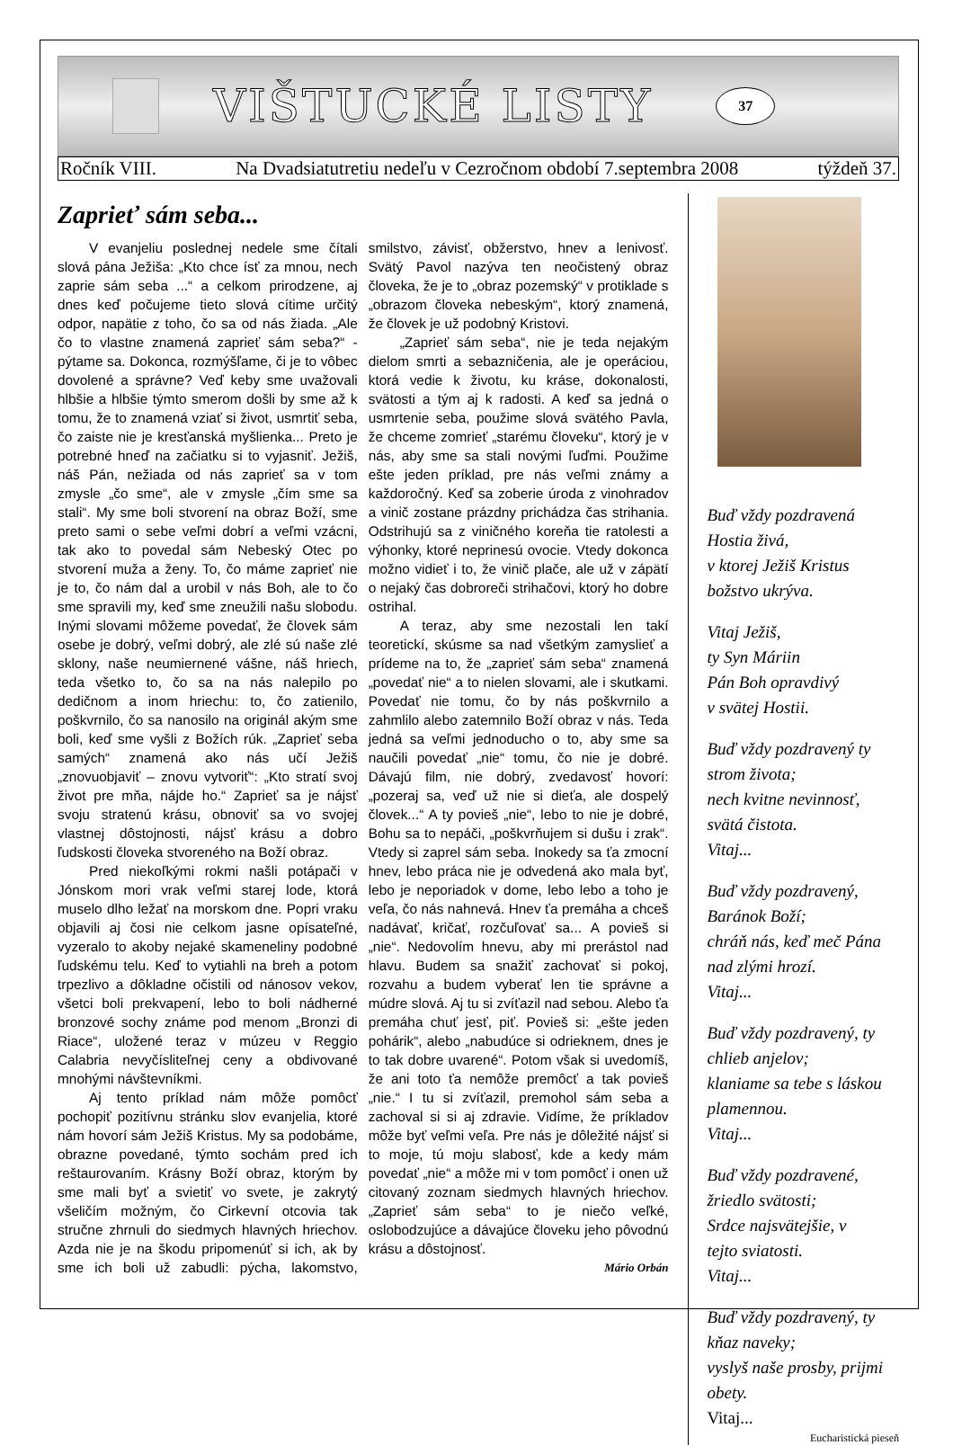VIŠTUCKÉ LISTY
37
Ročník VIII. Na Dvadsiatutretiu nedeľu v Cezročnom období 7.septembra 2008 týždeň 37.
Zaprieť sám seba...
V evanjeliu poslednej nedele sme čítali slová pána Ježiša: „Kto chce ísť za mnou, nech zaprie sám seba ...“ a celkom prirodzene, aj dnes keď počujeme tieto slová cítime určitý odpor, napätie z toho, čo sa od nás žiada. „Ale čo to vlastne znamená zaprieť sám seba?“ - pýtame sa. Dokonca, rozmýšľame, či je to vôbec dovolené a správne? Veď keby sme uvažovali hlbšie a hlbšie týmto smerom došli by sme až k tomu, že to znamená vziať si život, usmrtiť seba, čo zaiste nie je kresťanská myšlienka... Preto je potrebné hneď na začiatku si to vyjasniť. Ježiš, náš Pán, nežiada od nás zaprieť sa v tom zmysle „čo sme“, ale v zmysle „čím sme sa stali“. My sme boli stvorení na obraz Boží, sme preto sami o sebe veľmi dobrí a veľmi vzácni, tak ako to povedal sám Nebeský Otec po stvorení muža a ženy. To, čo máme zaprieť nie je to, čo nám dal a urobil v nás Boh, ale to čo sme spravili my, keď sme zneužili našu slobodu. Inými slovami môžeme povedať, že človek sám osebe je dobrý, veľmi dobrý, ale zlé sú naše zlé sklony, naše neumiernené vášne, náš hriech, teda všetko to, čo sa na nás nalepilo po dedičnom a inom hriechu: to, čo zatienilo, poškvrnilo, čo sa nanosilo na originál akým sme boli, keď sme vyšli z Božích rúk. „Zaprieť seba samých“ znamená ako nás učí Ježiš „znovuobjaviť – znovu vytvoriť“: „Kto stratí svoj život pre mňa, nájde ho.“ Zaprieť sa je nájsť svoju stratenú krásu, obnoviť sa vo svojej vlastnej dôstojnosti, nájsť krásu a dobro ľudskosti človeka stvoreného na Boží obraz.
Pred niekoľkými rokmi našli potápači v Jónskom mori vrak veľmi starej lode, ktorá muselo dlho ležať na morskom dne. Popri vraku objavili aj čosi nie celkom jasne opísateľné, vyzeralo to akoby nejaké skameneliny podobné ľudskému telu. Keď to vytiahli na breh a potom trpezlivo a dôkladne očistili od nánosov vekov, všetci boli prekvapení, lebo to boli nádherné bronzové sochy známe pod menom „Bronzi di Riace“, uložené teraz v múzeu v Reggio Calabria nevyčísliteľnej ceny a obdivované mnohými návštevníkmi.
Aj tento príklad nám môže pomôcť pochopiť pozitívnu stránku slov evanjelia, ktoré nám hovorí sám Ježiš Kristus. My sa podobáme, obrazne povedané, týmto sochám pred ich reštaurovaním. Krásny Boží obraz, ktorým by sme mali byť a svietiť vo svete, je zakrytý všeličím možným, čo Cirkevní otcovia tak stručne zhrnuli do siedmych hlavných hriechov. Azda nie je na škodu pripomenúť si ich, ak by sme ich boli už zabudli: pýcha, lakomstvo, smilstvo, závisť, obžerstvo, hnev a lenivosť. Svätý Pavol nazýva ten neočistený obraz človeka, že je to „obraz pozemský“ v protiklade s „obrazom človeka nebeským“, ktorý znamená, že človek je už podobný Kristovi.
„Zaprieť sám seba“, nie je teda nejakým dielom smrti a sebazničenia, ale je operáciou, ktorá vedie k životu, ku kráse, dokonalosti, svätosti a tým aj k radosti. A keď sa jedná o usmrtenie seba, použime slová svätého Pavla, že chceme zomrieť „starému človeku“, ktorý je v nás, aby sme sa stali novými ľuďmi. Použime ešte jeden príklad, pre nás veľmi známy a každoročný. Keď sa zoberie úroda z vinohradov a vinič zostane prázdny prichádza čas strihania. Odstrihujú sa z viničného koreňa tie ratolesti a výhonky, ktoré neprinesú ovocie. Vtedy dokonca možno vidieť i to, že vinič plače, ale už v zápätí o nejaký čas dobroreči strihačovi, ktorý ho dobre ostrihal.
A teraz, aby sme nezostali len takí teoretickí, skúsme sa nad všetkým zamyslieť a prídeme na to, že „zaprieť sám seba“ znamená „povedať nie“ a to nielen slovami, ale i skutkami. Povedať nie tomu, čo by nás poškvrnilo a zahmlilo alebo zatemnilo Boží obraz v nás. Teda jedná sa veľmi jednoducho o to, aby sme sa naučili povedať „nie“ tomu, čo nie je dobré. Dávajú film, nie dobrý, zvedavosť hovorí: „pozeraj sa, veď už nie si dieťa, ale dospelý človek...“ A ty povieš „nie“, lebo to nie je dobré, Bohu sa to nepáči, „poškvrňujem si dušu i zrak“. Vtedy si zaprel sám seba. Inokedy sa ťa zmocní hnev, lebo práca nie je odvedená ako mala byť, lebo je neporiadok v dome, lebo lebo a toho je veľa, čo nás nahnevá. Hnev ťa premáha a chceš nadávať, kričať, rozčuľovať sa... A povieš si „nie“. Nedovolím hnevu, aby mi prerástol nad hlavu. Budem sa snažiť zachovať si pokoj, rozvahu a budem vyberať len tie správne a múdre slová. Aj tu si zvíťazil nad sebou. Alebo ťa premáha chuť jesť, piť. Povieš si: „ešte jeden pohárik“, alebo „nabudúce si odrieknem, dnes je to tak dobre uvarené“. Potom však si uvedomíš, že ani toto ťa nemôže premôcť a tak povieš „nie.“ I tu si zvíťazil, premohol sám seba a zachoval si si aj zdravie. Vidíme, že príkladov môže byť veľmi veľa. Pre nás je dôležité nájsť si to moje, tú moju slabosť, kde a kedy mám povedať „nie“ a môže mi v tom pomôcť i onen už citovaný zoznam siedmych hlavných hriechov. „Zaprieť sám seba“ to je niečo veľké, oslobodzujúce a dávajúce človeku jeho pôvodnú krásu a dôstojnosť.
Mário Orbán
Buď vždy pozdravená
Hostia živá,
v ktorej Ježiš Kristus
božstvo ukrýva.
Vitaj Ježiš,
ty Syn Máriin
Pán Boh opravdivý
v svätej Hostii.
Buď vždy pozdravený ty
strom života;
nech kvitne nevinnosť,
svätá čistota.
Vitaj...
Buď vždy pozdravený,
Baránok Boží;
chráň nás, keď meč Pána
nad zlými hrozí.
Vitaj...
Buď vždy pozdravený, ty
chlieb anjelov;
klaniame sa tebe s láskou
plamennou.
Vitaj...
Buď vždy pozdravené,
žriedlo svätosti;
Srdce najsvätejšie, v
tejto sviatosti.
Vitaj...
Buď vždy pozdravený, ty
kňaz naveky;
vyslyš naše prosby, prijmi
obety.
Vitaj...
Eucharistická pieseň